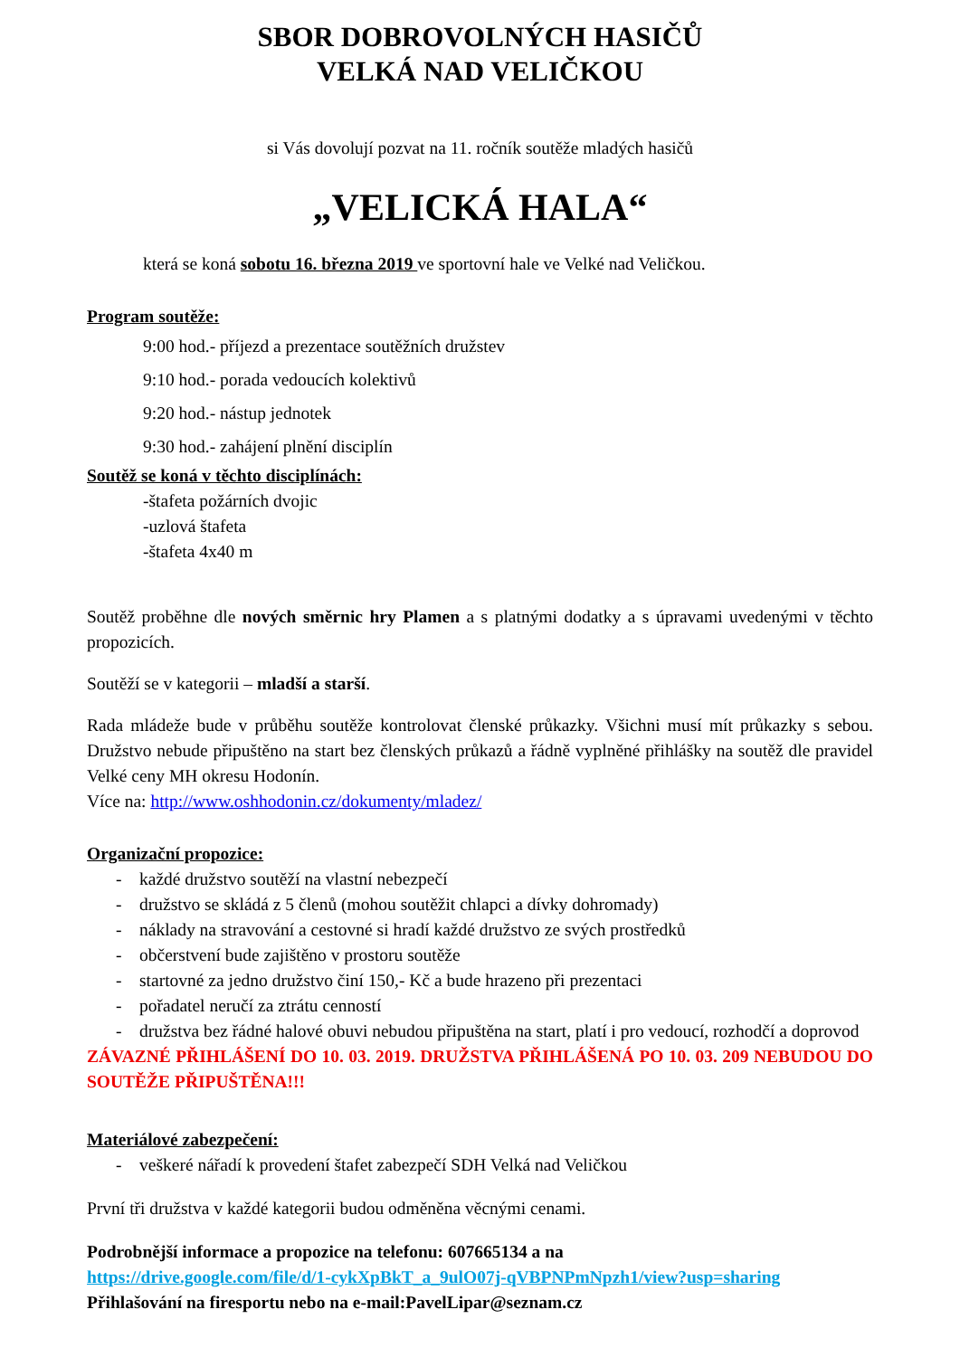SBOR DOBROVOLNÝCH HASIČŮ
VELKÁ NAD VELIČKOU
si Vás dovolují pozvat na 11. ročník soutěže mladých hasičů
„VELICKÁ HALA“
která se koná sobotu 16. března 2019 ve sportovní hale ve Velké nad Veličkou.
Program soutěže:
9:00 hod.- příjezd a prezentace soutěžních družstev
9:10 hod.- porada vedoucích kolektivů
9:20 hod.- nástup jednotek
9:30 hod.- zahájení plnění disciplín
Soutěž se koná v těchto disciplínách:
-štafeta požárních dvojic
-uzlová štafeta
-štafeta 4x40 m
Soutěž proběhne dle nových směrnic hry Plamen a s platnými dodatky a s úpravami uvedenými v těchto propozicích.
Soutěží se v kategorii – mladší a starší.
Rada mládeže bude v průběhu soutěže kontrolovat členské průkazky. Všichni musí mít průkazky s sebou. Družstvo nebude připuštěno na start bez členských průkazů a řádně vyplněné přihlášky na soutěž dle pravidel Velké ceny MH okresu Hodonín.
Více na: http://www.oshhodonin.cz/dokumenty/mladez/
Organizační propozice:
- každé družstvo soutěží na vlastní nebezpečí
- družstvo se skládá z 5 členů (mohou soutěžit chlapci a dívky dohromady)
- náklady na stravování a cestovné si hradí každé družstvo ze svých prostředků
- občerstvení bude zajištěno v prostoru soutěže
- startovné za jedno družstvo činí 150,- Kč a bude hrazeno při prezentaci
- pořadatel neručí za ztrátu cenností
- družstva bez řádné halové obuvi nebudou připuštěna na start, platí i pro vedoucí, rozhodčí a doprovod
ZÁVAZNÉ PŘIHLÁŠENÍ DO 10. 03. 2019. DRUŽSTVA PŘIHLÁŠENÁ PO 10. 03. 209 NEBUDOU DO SOUTĚŽE PŘIPUŠTĚNA!!!
Materiálové zabezpečení:
- veškeré nářadí k provedení štafet zabezpečí SDH Velká nad Veličkou
První tři družstva v každé kategorii budou odměněna věcnými cenami.
Podrobnější informace a propozice na telefonu: 607665134 a na
https://drive.google.com/file/d/1-cykXpBkT_a_9ulO07j-qVBPNPmNpzh1/view?usp=sharing
Přihlašování na firesportu nebo na e-mail:PavelLipar@seznam.cz